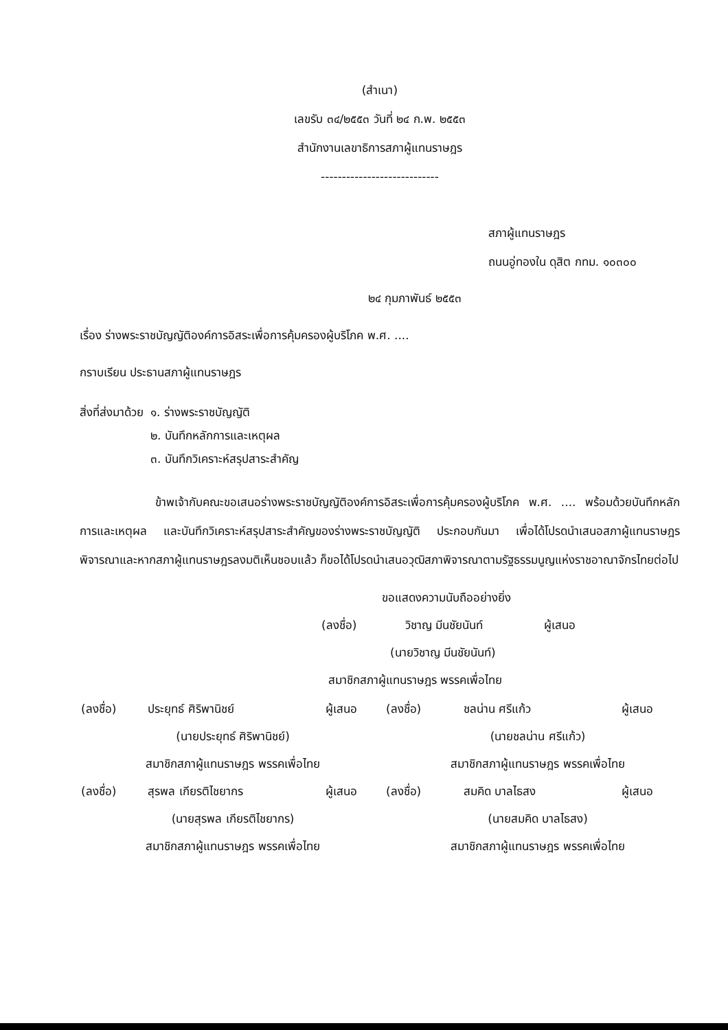(สำเนา)
เลขรับ ๓๔/๒๕๕๓ วันที่ ๒๔ ก.พ. ๒๕๕๓
สำนักงานเลขาธิการสภาผู้แทนราษฎร
----------------------------
สภาผู้แทนราษฎร
ถนนอู่ทองใน ดุสิต กทม. ๑๐๓๐๐
๒๔ กุมภาพันธ์ ๒๕๕๓
เรื่อง ร่างพระราชบัญญัติองค์การอิสระเพื่อการคุ้มครองผู้บริโภค พ.ศ. ....
กราบเรียน ประธานสภาผู้แทนราษฎร
| สิ่งที่ส่งมาด้วย | ๑. ร่างพระราชบัญญัติ |
| | ๒. บันทึกหลักการและเหตุผล |
| | ๓. บันทึกวิเคราะห์สรุปสาระสำคัญ |
ข้าพเจ้ากับคณะขอเสนอร่างพระราชบัญญัติองค์การอิสระเพื่อการคุ้มครองผู้บริโภค พ.ศ. .... พร้อมด้วยบันทึกหลักการและเหตุผล และบันทึกวิเคราะห์สรุปสาระสำคัญของร่างพระราชบัญญัติ ประกอบกันมา เพื่อได้โปรดนำเสนอสภาผู้แทนราษฎรพิจารณาและหากสภาผู้แทนราษฎรลงมติเห็นชอบแล้ว ก็ขอได้โปรดนำเสนอวุฒิสภาพิจารณาตามรัฐธรรมนูญแห่งราชอาณาจักรไทยต่อไป
ขอแสดงความนับถืออย่างยิ่ง
| (ลงชื่อ) | วิชาญ มีนชัยนันท์ | ผู้เสนอ |
| (นายวิชาญ มีนชัยนันท์) | | |
| สมาชิกสภาผู้แทนราษฎร พรรคเพื่อไทย | | |
| (ลงชื่อ) | ประยุทธ์ ศิริพานิชย์ | ผู้เสนอ | (ลงชื่อ) | ชลน่าน ศรีแก้ว | ผู้เสนอ |
| (นายประยุทธ์ ศิริพานิชย์) | | | (นายชลน่าน ศรีแก้ว) | | |
| สมาชิกสภาผู้แทนราษฎร พรรคเพื่อไทย | | | สมาชิกสภาผู้แทนราษฎร พรรคเพื่อไทย | | |
| (ลงชื่อ) | สุรพล เกียรติไชยากร | ผู้เสนอ | (ลงชื่อ) | สมคิด บาลไธสง | ผู้เสนอ |
| (นายสุรพล เกียรติไชยากร) | | | (นายสมคิด บาลไธสง) | | |
| สมาชิกสภาผู้แทนราษฎร พรรคเพื่อไทย | | | สมาชิกสภาผู้แทนราษฎร พรรคเพื่อไทย | | |